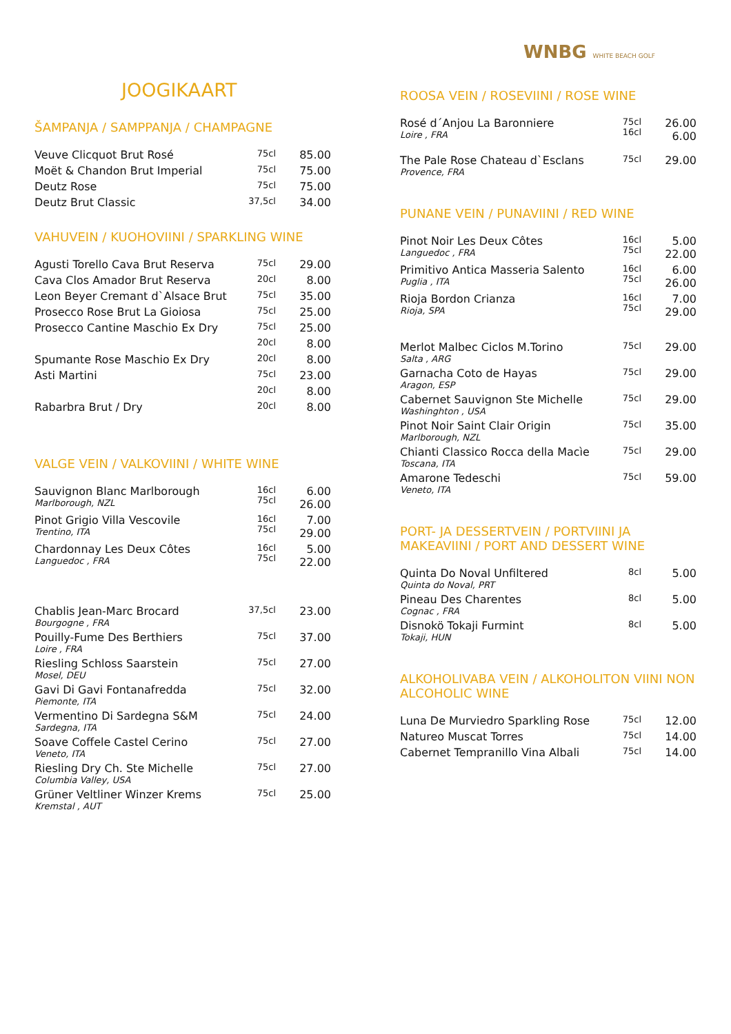JOOGIKAART
ŠAMPANJA / SAMPPANJA / CHAMPAGNE
| Veuve Clicquot Brut Rosé | 75cl | 85.00 |
| Moët & Chandon Brut Imperial | 75cl | 75.00 |
| Deutz Rose | 75cl | 75.00 |
| Deutz Brut Classic | 37,5cl | 34.00 |
VAHUVEIN / KUOHOVIINI / SPARKLING WINE
| Agusti Torello Cava Brut Reserva | 75cl | 29.00 |
| Cava Clos Amador Brut Reserva | 20cl | 8.00 |
| Leon Beyer Cremant d`Alsace Brut | 75cl | 35.00 |
| Prosecco Rose Brut La Gioiosa | 75cl | 25.00 |
| Prosecco Cantine Maschio Ex Dry | 75cl | 25.00 |
| | 20cl | 8.00 |
| Spumante Rose Maschio Ex Dry | 20cl | 8.00 |
| Asti Martini | 75cl | 23.00 |
| | 20cl | 8.00 |
| Rabarbra Brut / Dry | 20cl | 8.00 |
VALGE VEIN / VALKOVIINI / WHITE WINE
| Sauvignon Blanc Marlborough Marlborough, NZL | 16cl 75cl | 6.00 26.00 |
| Pinot Grigio Villa Vescovile Trentino, ITA | 16cl 75cl | 7.00 29.00 |
| Chardonnay Les Deux Côtes Languedoc , FRA | 16cl 75cl | 5.00 22.00 |
| Chablis Jean-Marc Brocard Bourgogne , FRA | 37,5cl | 23.00 |
| Pouilly-Fume Des Berthiers Loire , FRA | 75cl | 37.00 |
| Riesling Schloss Saarstein Mosel, DEU | 75cl | 27.00 |
| Gavi Di Gavi Fontanafredda Piemonte, ITA | 75cl | 32.00 |
| Vermentino Di Sardegna S&M Sardegna, ITA | 75cl | 24.00 |
| Soave Coffele Castel Cerino Veneto, ITA | 75cl | 27.00 |
| Riesling Dry Ch. Ste Michelle Columbia Valley, USA | 75cl | 27.00 |
| Grüner Veltliner Winzer Krems Kremstal , AUT | 75cl | 25.00 |
WNBG WHITE BEACH GOLF
ROOSA VEIN / ROSEVIINI / ROSE WINE
| Rosé d´Anjou La Baronniere Loire , FRA | 75cl 16cl | 26.00 6.00 |
| The Pale Rose Chateau d`Esclans Provence, FRA | 75cl | 29.00 |
PUNANE VEIN / PUNAVIINI / RED WINE
| Pinot Noir Les Deux Côtes Languedoc , FRA | 16cl 75cl | 5.00 22.00 |
| Primitivo Antica Masseria Salento Puglia , ITA | 16cl 75cl | 6.00 26.00 |
| Rioja Bordon Crianza Rioja, SPA | 16cl 75cl | 7.00 29.00 |
| Merlot Malbec Ciclos M.Torino Salta , ARG | 75cl | 29.00 |
| Garnacha Coto de Hayas Aragon, ESP | 75cl | 29.00 |
| Cabernet Sauvignon Ste Michelle Washinghton , USA | 75cl | 29.00 |
| Pinot Noir Saint Clair Origin Marlborough, NZL | 75cl | 35.00 |
| Chianti Classico Rocca della Macìe Toscana, ITA | 75cl | 29.00 |
| Amarone Tedeschi Veneto, ITA | 75cl | 59.00 |
PORT- JA DESSERTVEIN / PORTVIINI JA MAKEAVIINI / PORT AND DESSERT WINE
| Quinta Do Noval Unfiltered Quinta do Noval, PRT | 8cl | 5.00 |
| Pineau Des Charentes Cognac , FRA | 8cl | 5.00 |
| Disnokö Tokaji Furmint Tokaji, HUN | 8cl | 5.00 |
ALKOHOLIVABA VEIN / ALKOHOLITON VIINI NON ALCOHOLIC WINE
| Luna De Murviedro Sparkling Rose | 75cl | 12.00 |
| Natureo Muscat Torres | 75cl | 14.00 |
| Cabernet Tempranillo Vina Albali | 75cl | 14.00 |